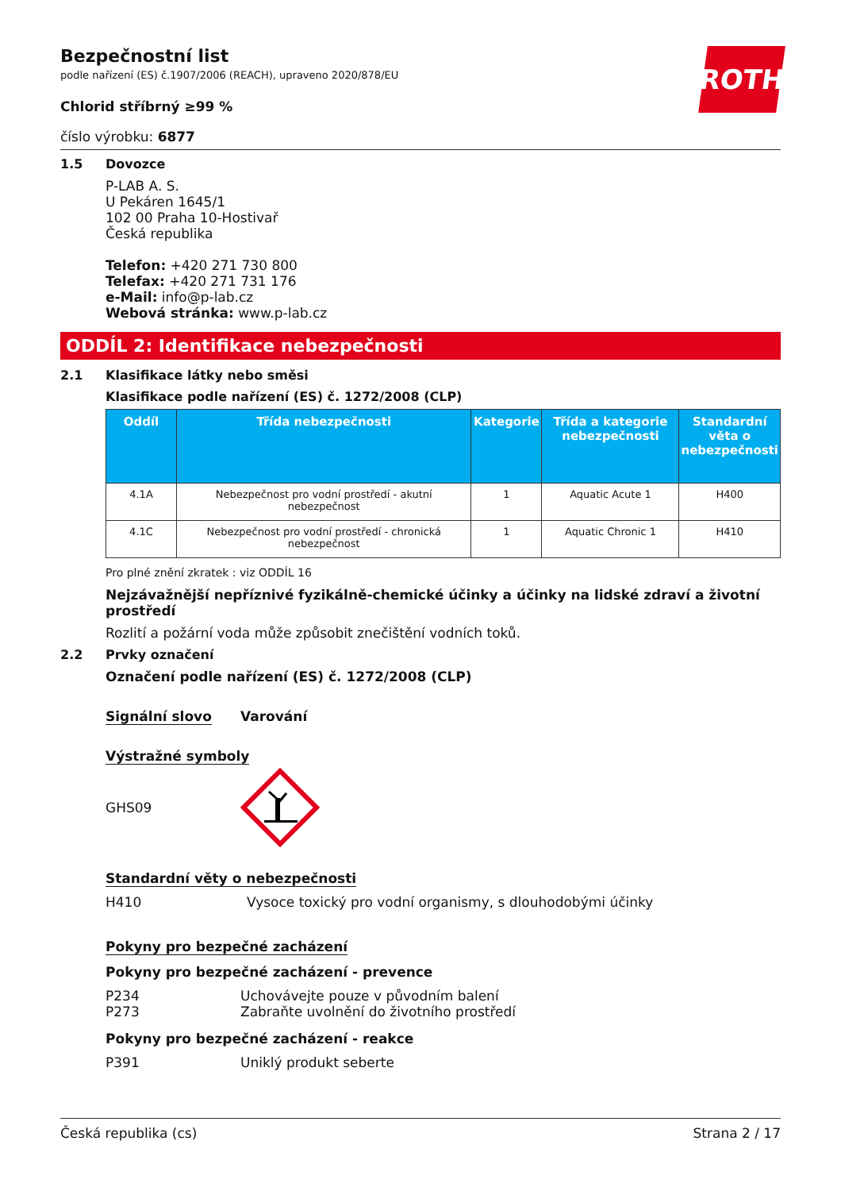ROTH
Bezpečnostní list
podle nařízení (ES) č.1907/2006 (REACH), upraveno 2020/878/EU
Chlorid stříbrný ≥99 %
číslo výrobku: 6877
1.5 Dovozce
P-LAB A. S.
U Pekáren 1645/1
102 00 Praha 10-Hostivař
Česká republika
Telefon: +420 271 730 800
Telefax: +420 271 731 176
e-Mail: info@p-lab.cz
Webová stránka: www.p-lab.cz
ODDÍL 2: Identifikace nebezpečnosti
2.1 Klasifikace látky nebo směsi
Klasifikace podle nařízení (ES) č. 1272/2008 (CLP)
| Oddíl | Třída nebezpečnosti | Kategorie | Třída a kategorie nebezpečnosti | Standardní věta o nebezpečnosti |
| --- | --- | --- | --- | --- |
| 4.1A | Nebezpečnost pro vodní prostředí - akutní nebezpečnost | 1 | Aquatic Acute 1 | H400 |
| 4.1C | Nebezpečnost pro vodní prostředí - chronická nebezpečnost | 1 | Aquatic Chronic 1 | H410 |
Pro plné znění zkratek : viz ODDÍL 16
Nejzávažnější nepříznivé fyzikálně-chemické účinky a účinky na lidské zdraví a životní prostředí
Rozlití a požární voda může způsobit znečištění vodních toků.
2.2 Prvky označení
Označení podle nařízení (ES) č. 1272/2008 (CLP)
Signální slovo Varování
Výstražné symboly
GHS09
Standardní věty o nebezpečnosti
H410 Vysoce toxický pro vodní organismy, s dlouhodobými účinky
Pokyny pro bezpečné zacházení
Pokyny pro bezpečné zacházení - prevence
P234 Uchovávejte pouze v původním balení
P273 Zabraňte uvolnění do životního prostředí
Pokyny pro bezpečné zacházení - reakce
P391 Uniklý produkt seberte
Česká republika (cs) Strana 2 / 17